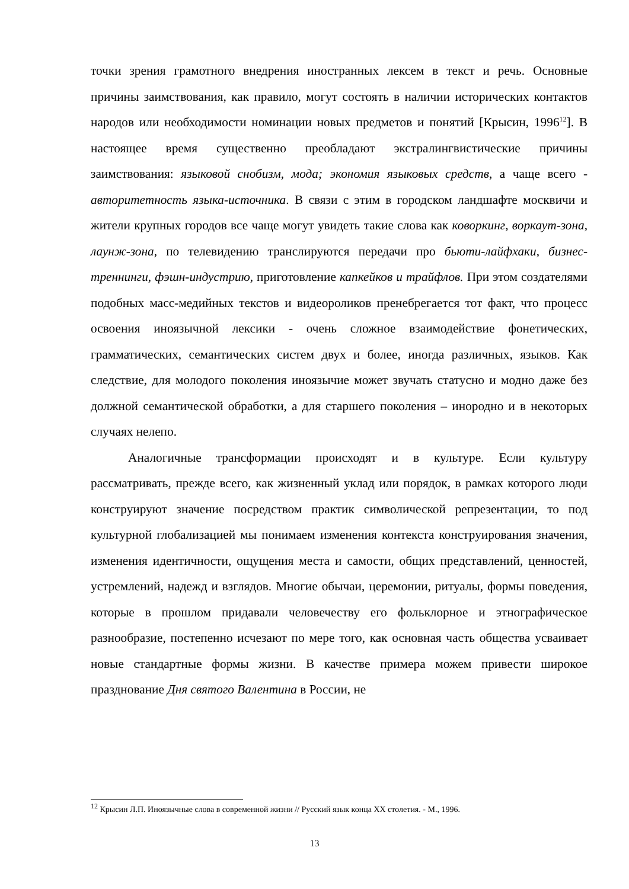точки зрения грамотного внедрения иностранных лексем в текст и речь. Основные причины заимствования, как правило, могут состоять в наличии исторических контактов народов или необходимости номинации новых предметов и понятий [Крысин, 1996<sup>12</sup>]. В настоящее время существенно преобладают экстралингвистические причины заимствования: языковой снобизм, мода; экономия языковых средств, а чаще всего - авторитетность языка-источника. В связи с этим в городском ландшафте москвичи и жители крупных городов все чаще могут увидеть такие слова как коворкинг, воркаут-зона, лаунж-зона, по телевидению транслируются передачи про бьюти-лайфхаки, бизнес-треннинги, фэшн-индустрию, приготовление капкейков и трайфлов. При этом создателями подобных масс-медийных текстов и видеороликов пренебрегается тот факт, что процесс освоения иноязычной лексики - очень сложное взаимодействие фонетических, грамматических, семантических систем двух и более, иногда различных, языков. Как следствие, для молодого поколения иноязычие может звучать статусно и модно даже без должной семантической обработки, а для старшего поколения – инородно и в некоторых случаях нелепо.
Аналогичные трансформации происходят и в культуре. Если культуру рассматривать, прежде всего, как жизненный уклад или порядок, в рамках которого люди конструируют значение посредством практик символической репрезентации, то под культурной глобализацией мы понимаем изменения контекста конструирования значения, изменения идентичности, ощущения места и самости, общих представлений, ценностей, устремлений, надежд и взглядов. Многие обычаи, церемонии, ритуалы, формы поведения, которые в прошлом придавали человечеству его фольклорное и этнографическое разнообразие, постепенно исчезают по мере того, как основная часть общества усваивает новые стандартные формы жизни. В качестве примера можем привести широкое празднование Дня святого Валентина в России, не
<sup>12</sup> Крысин Л.П. Иноязычные слова в современной жизни // Русский язык конца XX столетия. - М., 1996.
13